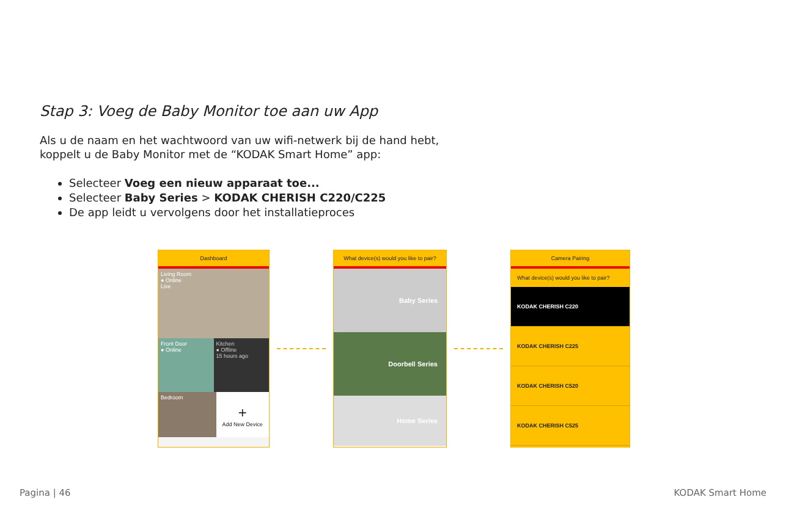Stap 3: Voeg de Baby Monitor toe aan uw App
Als u de naam en het wachtwoord van uw wifi-netwerk bij de hand hebt,
koppelt u de Baby Monitor met de “KODAK Smart Home” app:
Selecteer Voeg een nieuw apparaat toe...
Selecteer Baby Series > KODAK CHERISH C220/C225
De app leidt u vervolgens door het installatieproces
Dashboard
Living Room
● Online
Live
Front Door
● Online
Kitchen
● Offline
15 hours ago
Bedroom
+
Add New Device
What device(s) would you like to pair?
Baby Series
Doorbell Series
Home Series
Camera Pairing
What device(s) would you like to pair?
KODAK CHERISH C220
KODAK CHERISH C225
KODAK CHERISH C520
KODAK CHERISH C525
Pagina | 46 KODAK Smart Home